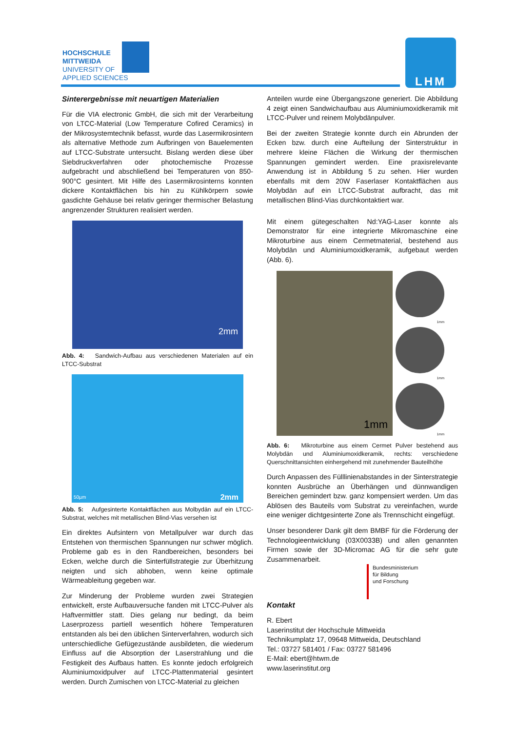HOCHSCHULE
MITTWEIDA
UNIVERSITY OF
APPLIED SCIENCES
LHM
Sinterergebnisse mit neuartigen Materialien
Für die VIA electronic GmbH, die sich mit der Verarbeitung von LTCC-Material (Low Temperature Cofired Ceramics) in der Mikrosystemtechnik befasst, wurde das Lasermikrosintern als alternative Methode zum Aufbringen von Bauelementen auf LTCC-Substrate untersucht. Bislang werden diese über Siebdruckverfahren oder photochemische Prozesse aufgebracht und abschließend bei Temperaturen von 850-900°C gesintert. Mit Hilfe des Lasermikrosinterns konnten dickere Kontaktflächen bis hin zu Kühlkörpern sowie gasdichte Gehäuse bei relativ geringer thermischer Belastung angrenzender Strukturen realisiert werden.
2mm
Abb. 4: Sandwich-Aufbau aus verschiedenen Materialen auf ein LTCC-Substrat
50µm 2mm
Abb. 5: Aufgesinterte Kontaktflächen aus Molbydän auf ein LTCC-Substrat, welches mit metallischen Blind-Vias versehen ist
Ein direktes Aufsintern von Metallpulver war durch das Entstehen von thermischen Spannungen nur schwer möglich. Probleme gab es in den Randbereichen, besonders bei Ecken, welche durch die Sinterfüllstrategie zur Überhitzung neigten und sich abhoben, wenn keine optimale Wärmeableitung gegeben war.
Zur Minderung der Probleme wurden zwei Strategien entwickelt, erste Aufbauversuche fanden mit LTCC-Pulver als Haftvermittler statt. Dies gelang nur bedingt, da beim Laserprozess partiell wesentlich höhere Temperaturen entstanden als bei den üblichen Sinterverfahren, wodurch sich unterschiedliche Gefügezustände ausbildeten, die wiederum Einfluss auf die Absorption der Laserstrahlung und die Festigkeit des Aufbaus hatten. Es konnte jedoch erfolgreich Aluminiumoxidpulver auf LTCC-Plattenmaterial gesintert werden. Durch Zumischen von LTCC-Material zu gleichen
Anteilen wurde eine Übergangszone generiert. Die Abbildung 4 zeigt einen Sandwichaufbau aus Aluminiumoxidkeramik mit LTCC-Pulver und reinem Molybdänpulver.
Bei der zweiten Strategie konnte durch ein Abrunden der Ecken bzw. durch eine Aufteilung der Sinterstruktur in mehrere kleine Flächen die Wirkung der thermischen Spannungen gemindert werden. Eine praxisrelevante Anwendung ist in Abbildung 5 zu sehen. Hier wurden ebenfalls mit dem 20W Faserlaser Kontaktflächen aus Molybdän auf ein LTCC-Substrat aufbracht, das mit metallischen Blind-Vias durchkontaktiert war.
Mit einem gütegeschalten Nd:YAG-Laser konnte als Demonstrator für eine integrierte Mikromaschine eine Mikroturbine aus einem Cermetmaterial, bestehend aus Molybdän und Aluminiumoxidkeramik, aufgebaut werden (Abb. 6).
1mm
1mm
1mm
1mm
Abb. 6: Mikroturbine aus einem Cermet Pulver bestehend aus Molybdän und Aluminiumoxidkeramik, rechts: verschiedene Querschnittansichten einhergehend mit zunehmender Bauteilhöhe
Durch Anpassen des Fülllinienabstandes in der Sinterstrategie konnten Ausbrüche an Überhängen und dünnwandigen Bereichen gemindert bzw. ganz kompensiert werden. Um das Ablösen des Bauteils vom Substrat zu vereinfachen, wurde eine weniger dichtgesinterte Zone als Trennschicht eingefügt.
Unser besonderer Dank gilt dem BMBF für die Förderung der Technologieentwicklung (03X0033B) und allen genannten Firmen sowie der 3D-Micromac AG für die sehr gute Zusammenarbeit.
Bundesministerium
für Bildung
und Forschung
Kontakt
R. Ebert
Laserinstitut der Hochschule Mittweida
Technikumplatz 17, 09648 Mittweida, Deutschland
Tel.: 03727 581401 / Fax: 03727 581496
E-Mail: ebert@htwm.de
www.laserinstitut.org